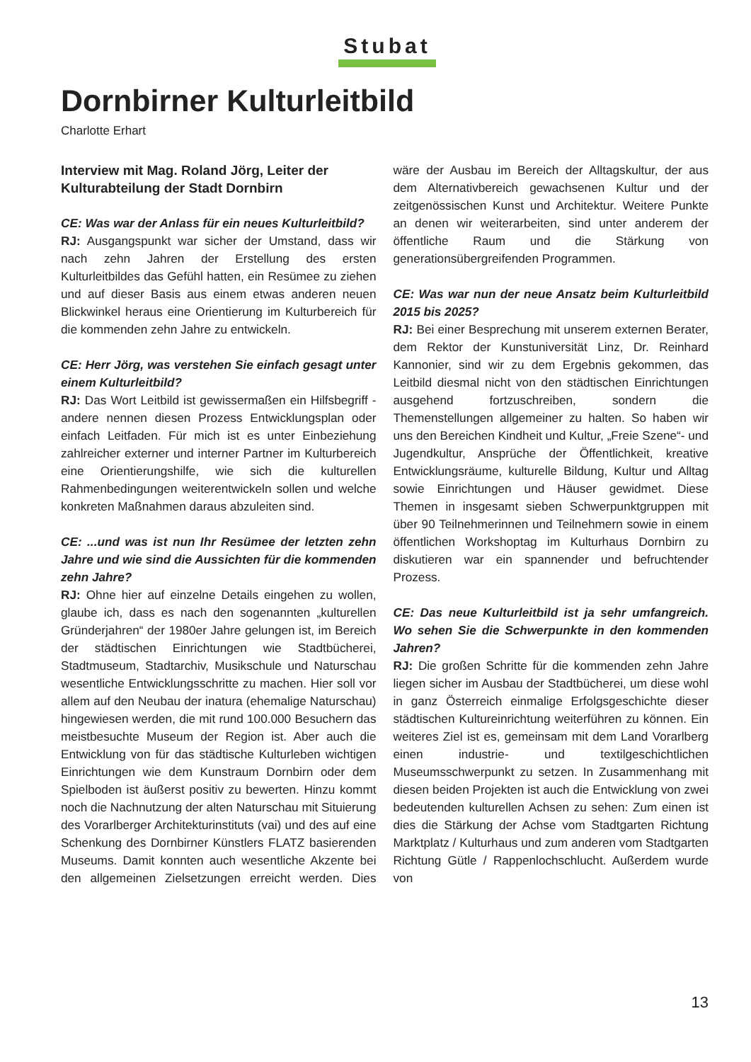Stubat
Dornbirner Kulturleitbild
Charlotte Erhart
Interview mit Mag. Roland Jörg, Leiter der Kulturabteilung der Stadt Dornbirn
CE: Was war der Anlass für ein neues Kulturleitbild?
RJ: Ausgangspunkt war sicher der Umstand, dass wir nach zehn Jahren der Erstellung des ersten Kulturleitbildes das Gefühl hatten, ein Resümee zu ziehen und auf dieser Basis aus einem etwas anderen neuen Blickwinkel heraus eine Orientierung im Kulturbereich für die kommenden zehn Jahre zu entwickeln.
CE: Herr Jörg, was verstehen Sie einfach gesagt unter einem Kulturleitbild?
RJ: Das Wort Leitbild ist gewissermaßen ein Hilfsbegriff - andere nennen diesen Prozess Entwicklungsplan oder einfach Leitfaden. Für mich ist es unter Einbeziehung zahlreicher externer und interner Partner im Kulturbereich eine Orientierungshilfe, wie sich die kulturellen Rahmenbedingungen weiterentwickeln sollen und welche konkreten Maßnahmen daraus abzuleiten sind.
CE: ...und was ist nun Ihr Resümee der letzten zehn Jahre und wie sind die Aussichten für die kommenden zehn Jahre?
RJ: Ohne hier auf einzelne Details eingehen zu wollen, glaube ich, dass es nach den sogenannten „kulturellen Gründerjahren“ der 1980er Jahre gelungen ist, im Bereich der städtischen Einrichtungen wie Stadtbücherei, Stadtmuseum, Stadtarchiv, Musikschule und Naturschau wesentliche Entwicklungsschritte zu machen. Hier soll vor allem auf den Neubau der inatura (ehemalige Naturschau) hingewiesen werden, die mit rund 100.000 Besuchern das meistbesuchte Museum der Region ist. Aber auch die Entwicklung von für das städtische Kulturleben wichtigen Einrichtungen wie dem Kunstraum Dornbirn oder dem Spielboden ist äußerst positiv zu bewerten. Hinzu kommt noch die Nachnutzung der alten Naturschau mit Situierung des Vorarlberger Architekturinstituts (vai) und des auf eine Schenkung des Dornbirner Künstlers FLATZ basierenden Museums. Damit konnten auch wesentliche Akzente bei den allgemeinen Zielsetzungen erreicht werden. Dies wäre der Ausbau im Bereich der Alltagskultur, der aus dem Alternativbereich gewachsenen Kultur und der zeitgenössischen Kunst und Architektur. Weitere Punkte an denen wir weiterarbeiten, sind unter anderem der öffentliche Raum und die Stärkung von generationsübergreifenden Programmen.
CE: Was war nun der neue Ansatz beim Kulturleitbild 2015 bis 2025?
RJ: Bei einer Besprechung mit unserem externen Berater, dem Rektor der Kunstuniversität Linz, Dr. Reinhard Kannonier, sind wir zu dem Ergebnis gekommen, das Leitbild diesmal nicht von den städtischen Einrichtungen ausgehend fortzuschreiben, sondern die Themenstellungen allgemeiner zu halten. So haben wir uns den Bereichen Kindheit und Kultur, „Freie Szene“- und Jugendkultur, Ansprüche der Öffentlichkeit, kreative Entwicklungsräume, kulturelle Bildung, Kultur und Alltag sowie Einrichtungen und Häuser gewidmet. Diese Themen in insgesamt sieben Schwerpunktgruppen mit über 90 Teilnehmerinnen und Teilnehmern sowie in einem öffentlichen Workshoptag im Kulturhaus Dornbirn zu diskutieren war ein spannender und befruchtender Prozess.
CE: Das neue Kulturleitbild ist ja sehr umfangreich. Wo sehen Sie die Schwerpunkte in den kommenden Jahren?
RJ: Die großen Schritte für die kommenden zehn Jahre liegen sicher im Ausbau der Stadtbücherei, um diese wohl in ganz Österreich einmalige Erfolgsgeschichte dieser städtischen Kultureinrichtung weiterführen zu können. Ein weiteres Ziel ist es, gemeinsam mit dem Land Vorarlberg einen industrie- und textilgeschichtlichen Museumsschwerpunkt zu setzen. In Zusammenhang mit diesen beiden Projekten ist auch die Entwicklung von zwei bedeutenden kulturellen Achsen zu sehen: Zum einen ist dies die Stärkung der Achse vom Stadtgarten Richtung Marktplatz / Kulturhaus und zum anderen vom Stadtgarten Richtung Gütle / Rappenlochschlucht. Außerdem wurde von
13